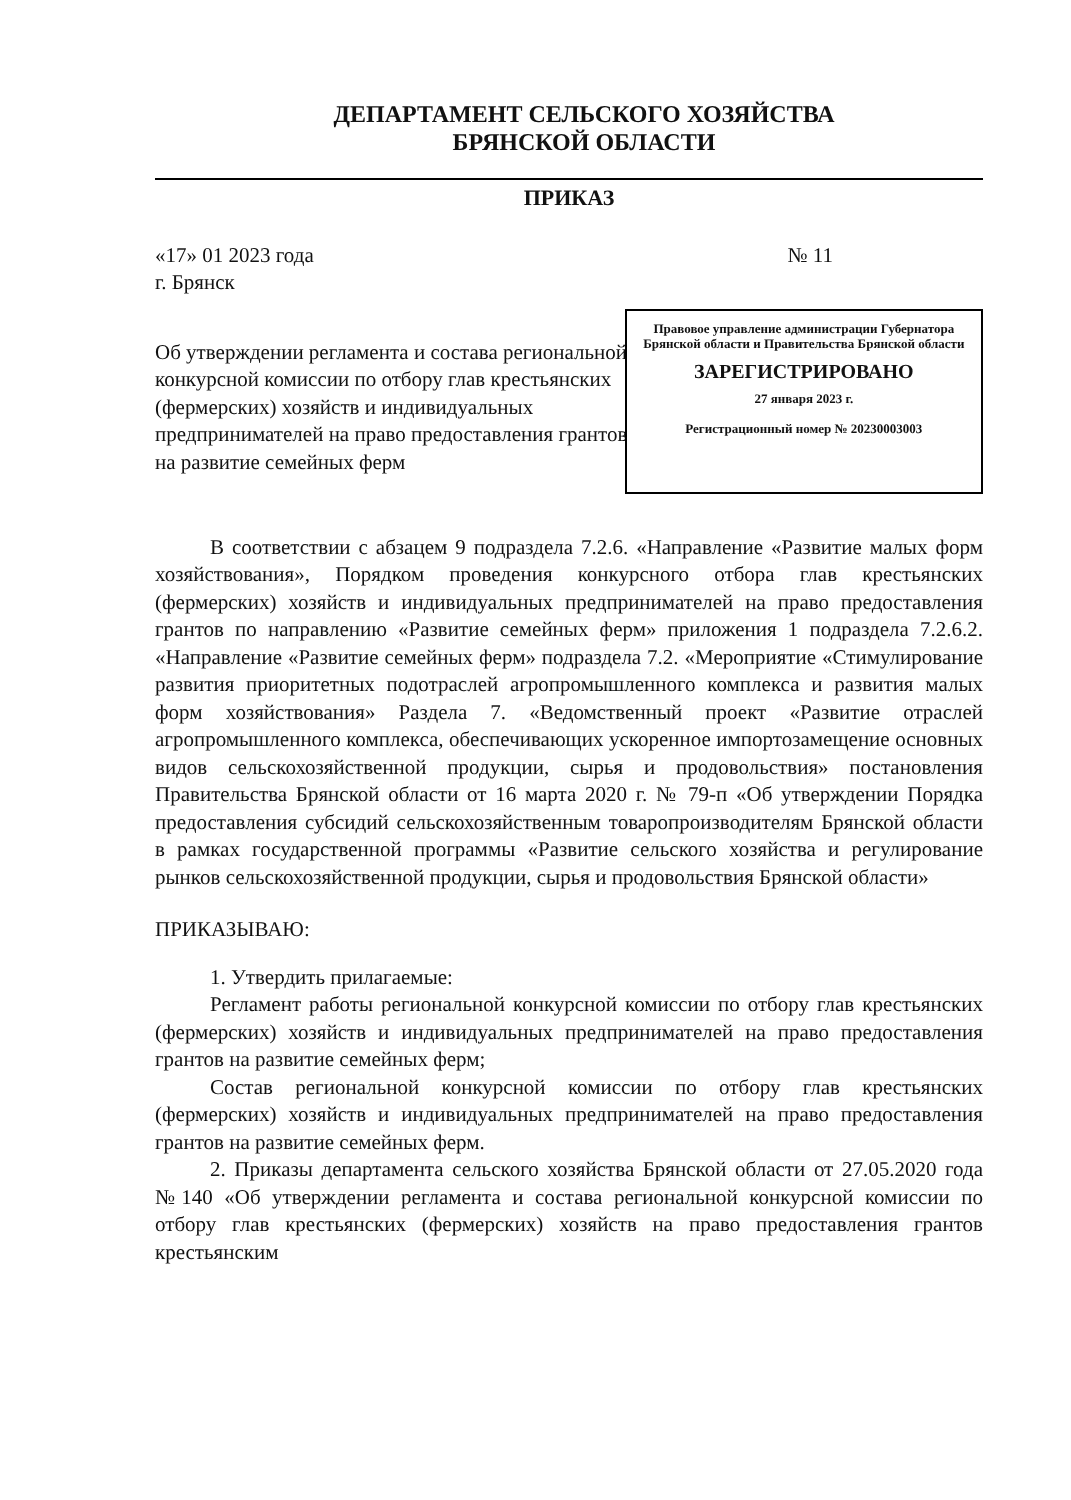ДЕПАРТАМЕНТ СЕЛЬСКОГО ХОЗЯЙСТВА
БРЯНСКОЙ ОБЛАСТИ
ПРИКАЗ
«17» 01 2023 года № 11
г. Брянск
Об утверждении регламента и состава региональной конкурсной комиссии по отбору глав крестьянских (фермерских) хозяйств и индивидуальных предпринимателей на право предоставления грантов на развитие семейных ферм
Правовое управление администрации Губернатора Брянской области и Правительства Брянской области
ЗАРЕГИСТРИРОВАНО
27 января 2023 г.
Регистрационный номер № 20230003003
В соответствии с абзацем 9 подраздела 7.2.6. «Направление «Развитие малых форм хозяйствования», Порядком проведения конкурсного отбора глав крестьянских (фермерских) хозяйств и индивидуальных предпринимателей на право предоставления грантов по направлению «Развитие семейных ферм» приложения 1 подраздела 7.2.6.2. «Направление «Развитие семейных ферм» подраздела 7.2. «Мероприятие «Стимулирование развития приоритетных подотраслей агропромышленного комплекса и развития малых форм хозяйствования» Раздела 7. «Ведомственный проект «Развитие отраслей агропромышленного комплекса, обеспечивающих ускоренное импортозамещение основных видов сельскохозяйственной продукции, сырья и продовольствия» постановления Правительства Брянской области от 16 марта 2020 г. № 79-п «Об утверждении Порядка предоставления субсидий сельскохозяйственным товаропроизводителям Брянской области в рамках государственной программы «Развитие сельского хозяйства и регулирование рынков сельскохозяйственной продукции, сырья и продовольствия Брянской области»
ПРИКАЗЫВАЮ:
1. Утвердить прилагаемые:
Регламент работы региональной конкурсной комиссии по отбору глав крестьянских (фермерских) хозяйств и индивидуальных предпринимателей на право предоставления грантов на развитие семейных ферм;
Состав региональной конкурсной комиссии по отбору глав крестьянских (фермерских) хозяйств и индивидуальных предпринимателей на право предоставления грантов на развитие семейных ферм.
2. Приказы департамента сельского хозяйства Брянской области от 27.05.2020 года №140 «Об утверждении регламента и состава региональной конкурсной комиссии по отбору глав крестьянских (фермерских) хозяйств на право предоставления грантов крестьянским